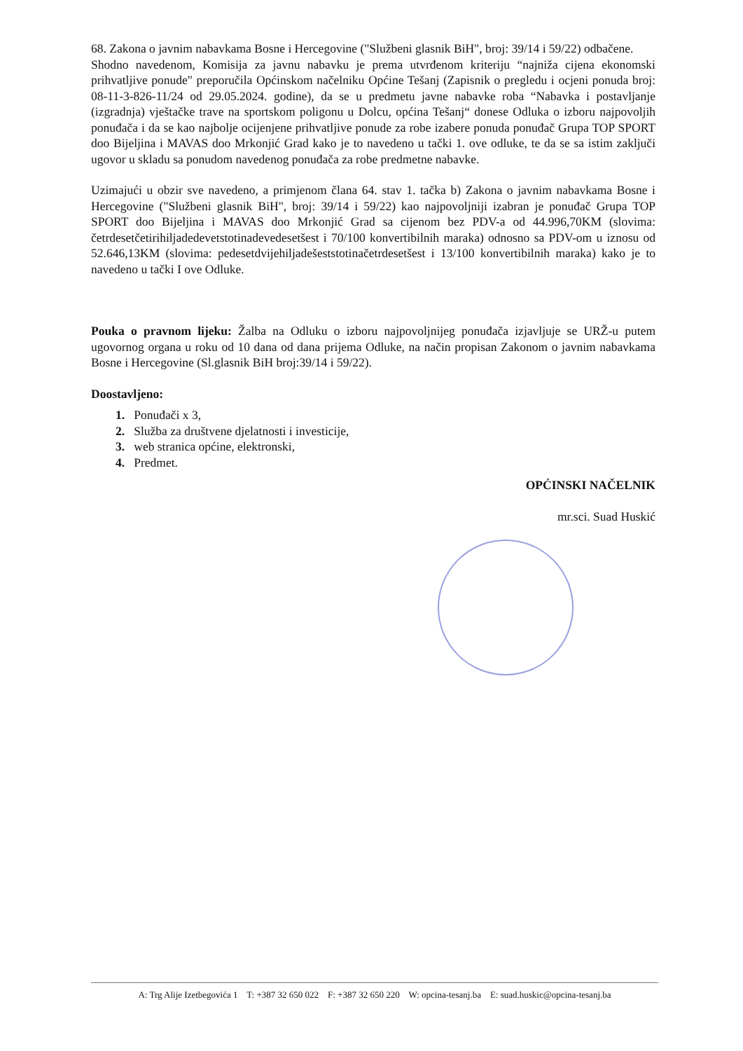68. Zakona o javnim nabavkama Bosne i Hercegovine ("Službeni glasnik BiH", broj: 39/14 i 59/22) odbačene.
Shodno navedenom, Komisija za javnu nabavku je prema utvrđenom kriteriju “najniža cijena ekonomski prihvatljive ponude" preporučila Općinskom načelniku Općine Tešanj (Zapisnik o pregledu i ocjeni ponuda broj: 08-11-3-826-11/24 od 29.05.2024. godine), da se u predmetu javne nabavke roba “Nabavka i postavljanje (izgradnja) vještačke trave na sportskom poligonu u Dolcu, općina Tešanj“ donese Odluka o izboru najpovoljih ponuđača i da se kao najbolje ocijenjene prihvatljive ponude za robe izabere ponuda ponuđač Grupa TOP SPORT doo Bijeljina i MAVAS doo Mrkonjić Grad kako je to navedeno u tački 1. ove odluke, te da se sa istim zaključi ugovor u skladu sa ponudom navedenog ponuđača za robe predmetne nabavke.
Uzimajući u obzir sve navedeno, a primjenom člana 64. stav 1. tačka b) Zakona o javnim nabavkama Bosne i Hercegovine ("Službeni glasnik BiH", broj: 39/14 i 59/22) kao najpovoljniji izabran je ponuđač Grupa TOP SPORT doo Bijeljina i MAVAS doo Mrkonjić Grad sa cijenom bez PDV-a od 44.996,70KM (slovima: četrdesetčetirihiljadedevetstotinadevedesetšest i 70/100 konvertibilnih maraka) odnosno sa PDV-om u iznosu od 52.646,13KM (slovima: pedesetdvijehiljadešeststotinačetrdesetšest i 13/100 konvertibilnih maraka) kako je to navedeno u tački I ove Odluke.
Pouka o pravnom lijeku: Žalba na Odluku o izboru najpovoljnijeg ponuđača izjavljuje se URŽ-u putem ugovornog organa u roku od 10 dana od dana prijema Odluke, na način propisan Zakonom o javnim nabavkama Bosne i Hercegovine (Sl.glasnik BiH broj:39/14 i 59/22).
Doostavljeno:
1. Ponuđači x 3,
2. Služba za društvene djelatnosti i investicije,
3. web stranica općine, elektronski,
4. Predmet.
OPĆINSKI NAČELNIK
mr.sci. Suad Huskić
A: Trg Alije Izetbegovića 1 T: +387 32 650 022 F: +387 32 650 220 W: opcina-tesanj.ba E: suad.huskic@opcina-tesanj.ba